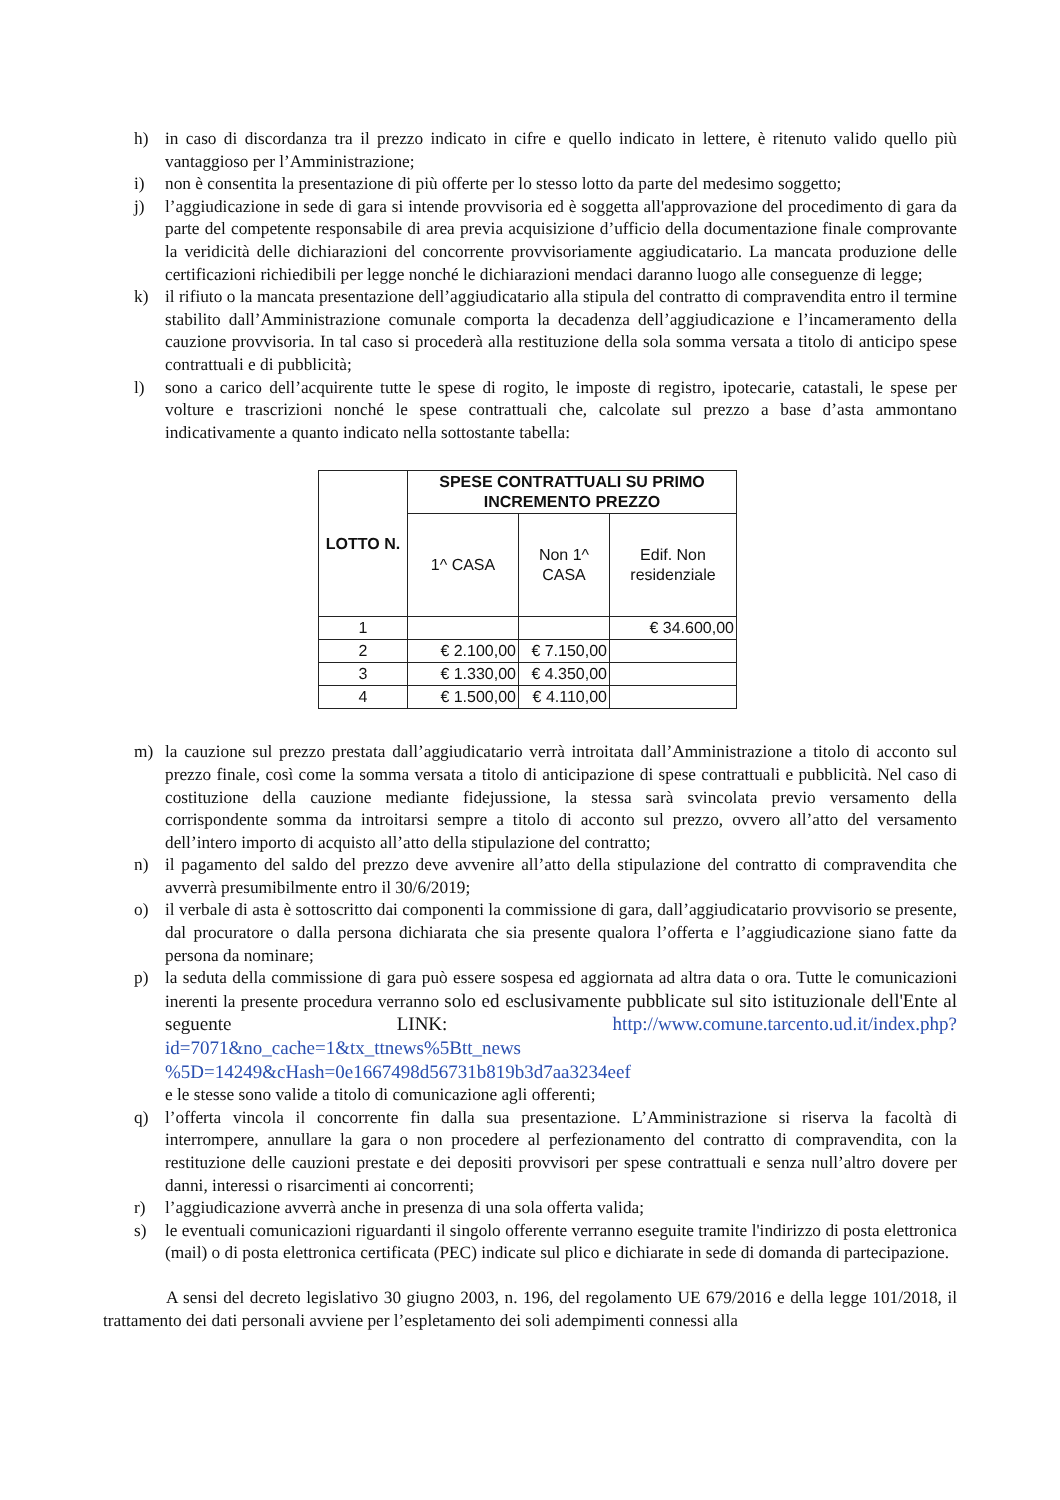h) in caso di discordanza tra il prezzo indicato in cifre e quello indicato in lettere, è ritenuto valido quello più vantaggioso per l’Amministrazione;
i) non è consentita la presentazione di più offerte per lo stesso lotto da parte del medesimo soggetto;
j) l’aggiudicazione in sede di gara si intende provvisoria ed è soggetta all'approvazione del procedimento di gara da parte del competente responsabile di area previa acquisizione d’ufficio della documentazione finale comprovante la veridicità delle dichiarazioni del concorrente provvisoriamente aggiudicatario. La mancata produzione delle certificazioni richiedibili per legge nonché le dichiarazioni mendaci daranno luogo alle conseguenze di legge;
k) il rifiuto o la mancata presentazione dell’aggiudicatario alla stipula del contratto di compravendita entro il termine stabilito dall’Amministrazione comunale comporta la decadenza dell’aggiudicazione e l’incameramento della cauzione provvisoria. In tal caso si procederà alla restituzione della sola somma versata a titolo di anticipo spese contrattuali e di pubblicità;
l) sono a carico dell’acquirente tutte le spese di rogito, le imposte di registro, ipotecarie, catastali, le spese per volture e trascrizioni nonché le spese contrattuali che, calcolate sul prezzo a base d’asta ammontano indicativamente a quanto indicato nella sottostante tabella:
| LOTTO N. | SPESE CONTRATTUALI SU PRIMO INCREMENTO PREZZO | | |
| --- | --- | --- | --- |
| | 1^ CASA | Non 1^ CASA | Edif. Non residenziale |
| 1 | | | € 34.600,00 |
| 2 | € 2.100,00 | € 7.150,00 | |
| 3 | € 1.330,00 | € 4.350,00 | |
| 4 | € 1.500,00 | € 4.110,00 | |
m) la cauzione sul prezzo prestata dall’aggiudicatario verrà introitata dall’Amministrazione a titolo di acconto sul prezzo finale, così come la somma versata a titolo di anticipazione di spese contrattuali e pubblicità. Nel caso di costituzione della cauzione mediante fidejussione, la stessa sarà svincolata previo versamento della corrispondente somma da introitarsi sempre a titolo di acconto sul prezzo, ovvero all’atto del versamento dell’intero importo di acquisto all’atto della stipulazione del contratto;
n) il pagamento del saldo del prezzo deve avvenire all’atto della stipulazione del contratto di compravendita che avverrà presumibilmente entro il 30/6/2019;
o) il verbale di asta è sottoscritto dai componenti la commissione di gara, dall’aggiudicatario provvisorio se presente, dal procuratore o dalla persona dichiarata che sia presente qualora l’offerta e l’aggiudicazione siano fatte da persona da nominare;
p) la seduta della commissione di gara può essere sospesa ed aggiornata ad altra data o ora. Tutte le comunicazioni inerenti la presente procedura verranno solo ed esclusivamente pubblicate sul sito istituzionale dell'Ente al seguente LINK: http://www.comune.tarcento.ud.it/index.php?id=7071&no_cache=1&tx_ttnews%5Btt_news %5D=14249&cHash=0e1667498d56731b819b3d7aa3234eef
e le stesse sono valide a titolo di comunicazione agli offerenti;
q) l’offerta vincola il concorrente fin dalla sua presentazione. L’Amministrazione si riserva la facoltà di interrompere, annullare la gara o non procedere al perfezionamento del contratto di compravendita, con la restituzione delle cauzioni prestate e dei depositi provvisori per spese contrattuali e senza null’altro dovere per danni, interessi o risarcimenti ai concorrenti;
r) l’aggiudicazione avverrà anche in presenza di una sola offerta valida;
s) le eventuali comunicazioni riguardanti il singolo offerente verranno eseguite tramite l'indirizzo di posta elettronica (mail) o di posta elettronica certificata (PEC) indicate sul plico e dichiarate in sede di domanda di partecipazione.
A sensi del decreto legislativo 30 giugno 2003, n. 196, del regolamento UE 679/2016 e della legge 101/2018, il trattamento dei dati personali avviene per l’espletamento dei soli adempimenti connessi alla